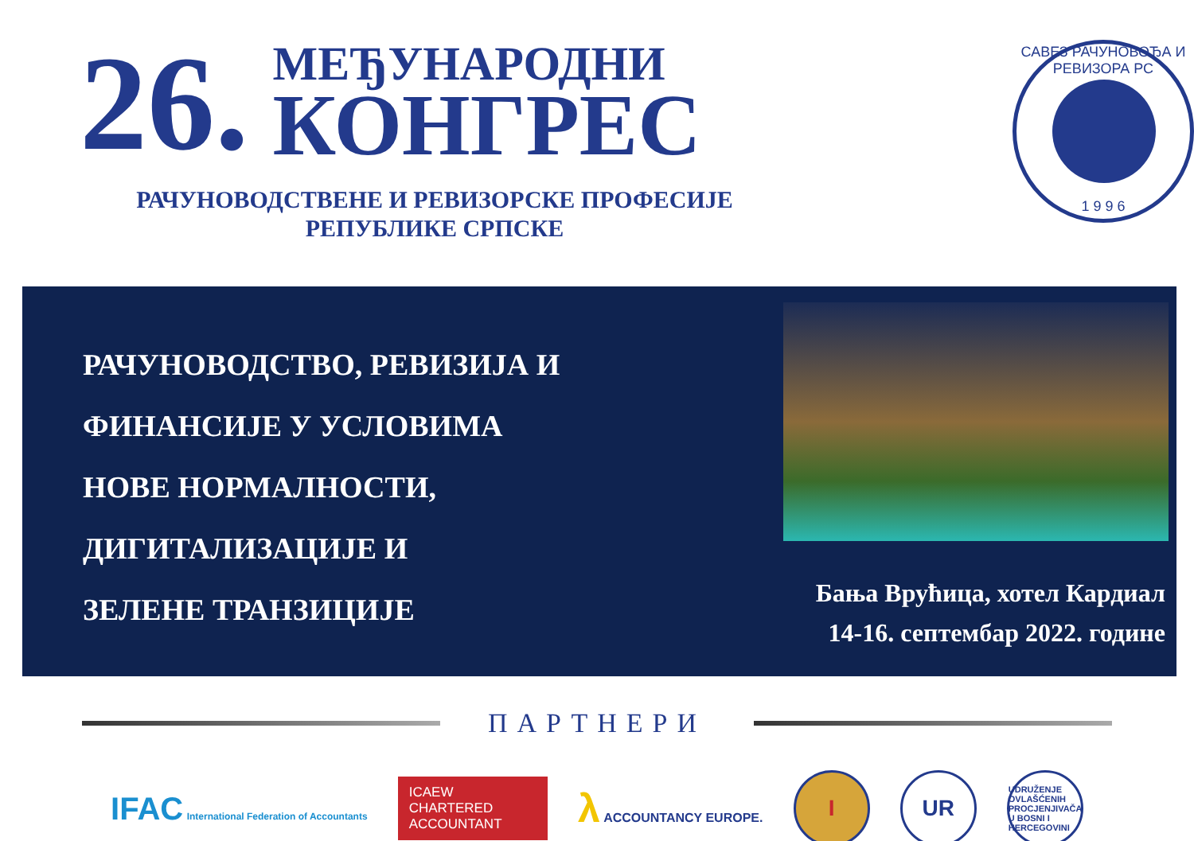26.
МЕЂУНАРОДНИ
КОНГРЕС
РАЧУНОВОДСТВЕНЕ И РЕВИЗОРСКЕ ПРОФЕСИЈЕ
РЕПУБЛИКЕ СРПСКЕ
САВЕЗ РАЧУНОВОЂА И РЕВИЗОРА РС
1 9 9 6
РАЧУНОВОДСТВО, РЕВИЗИЈА И
ФИНАНСИЈЕ У УСЛОВИМА
НОВЕ НОРМАЛНОСТИ,
ДИГИТАЛИЗАЦИЈЕ И
ЗЕЛЕНЕ ТРАНЗИЦИЈЕ
Бања Врућица, хотел Кардиал
14-16. септембар 2022. године
ПАРТНЕРИ
IFAC International Federation of Accountants
ICAEW
CHARTERED
ACCOUNTANT
λ ACCOUNTANCY EUROPE.
I UR
UDRUŽENJE OVLAŠĆENIH PROCJENJIVAČA U BOSNI I HERCEGOVINI